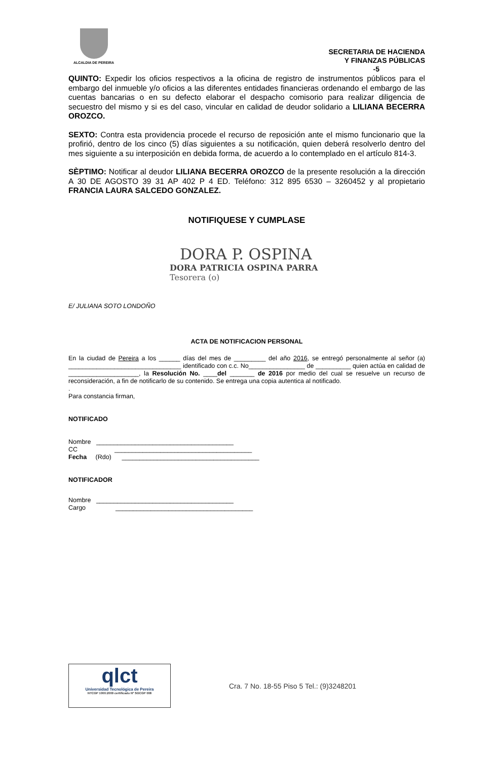ALCALDIA DE PEREIRA
SECRETARIA DE HACIENDA
Y FINANZAS PÚBLICAS
-5
QUINTO: Expedir los oficios respectivos a la oficina de registro de instrumentos públicos para el embargo del inmueble y/o oficios a las diferentes entidades financieras ordenando el embargo de las cuentas bancarias o en su defecto elaborar el despacho comisorio para realizar diligencia de secuestro del mismo y si es del caso, vincular en calidad de deudor solidario a LILIANA BECERRA OROZCO.
SEXTO: Contra esta providencia procede el recurso de reposición ante el mismo funcionario que la profirió, dentro de los cinco (5) días siguientes a su notificación, quien deberá resolverlo dentro del mes siguiente a su interposición en debida forma, de acuerdo a lo contemplado en el artículo 814-3.
SÈPTIMO: Notificar al deudor LILIANA BECERRA OROZCO de la presente resolución a la dirección A 30 DE AGOSTO 39 31 AP 402 P 4 ED. Teléfono: 312 895 6530 – 3260452 y al propietario FRANCIA LAURA SALCEDO GONZALEZ.
NOTIFIQUESE Y CUMPLASE
DORA P. OSPINA
DORA PATRICIA OSPINA PARRA
Tesorera (o)
E/ JULIANA SOTO LONDOÑO
ACTA DE NOTIFICACION PERSONAL
En la ciudad de Pereira a los ______ días del mes de _________ del año 2016, se entregó personalmente al señor (a) ________________________________ identificado con c.c. No________________ de __________ quien actúa en calidad de ____________________, la Resolución No. ____del _______ de 2016 por medio del cual se resuelve un recurso de reconsideración, a fin de notificarlo de su contenido. Se entrega una copia autentica al notificado.
.
Para constancia firman,
NOTIFICADO
Nombre _______________________________________
CC _______________________________________
Fecha (Rdo) _______________________________________
NOTIFICADOR
Nombre _______________________________________
Cargo _______________________________________
qlct
Universidad Tecnológica de Pereira
NTCGP 1000:2009 certificado Nº SGCGP 008
Cra. 7 No. 18-55 Piso 5 Tel.: (9)3248201